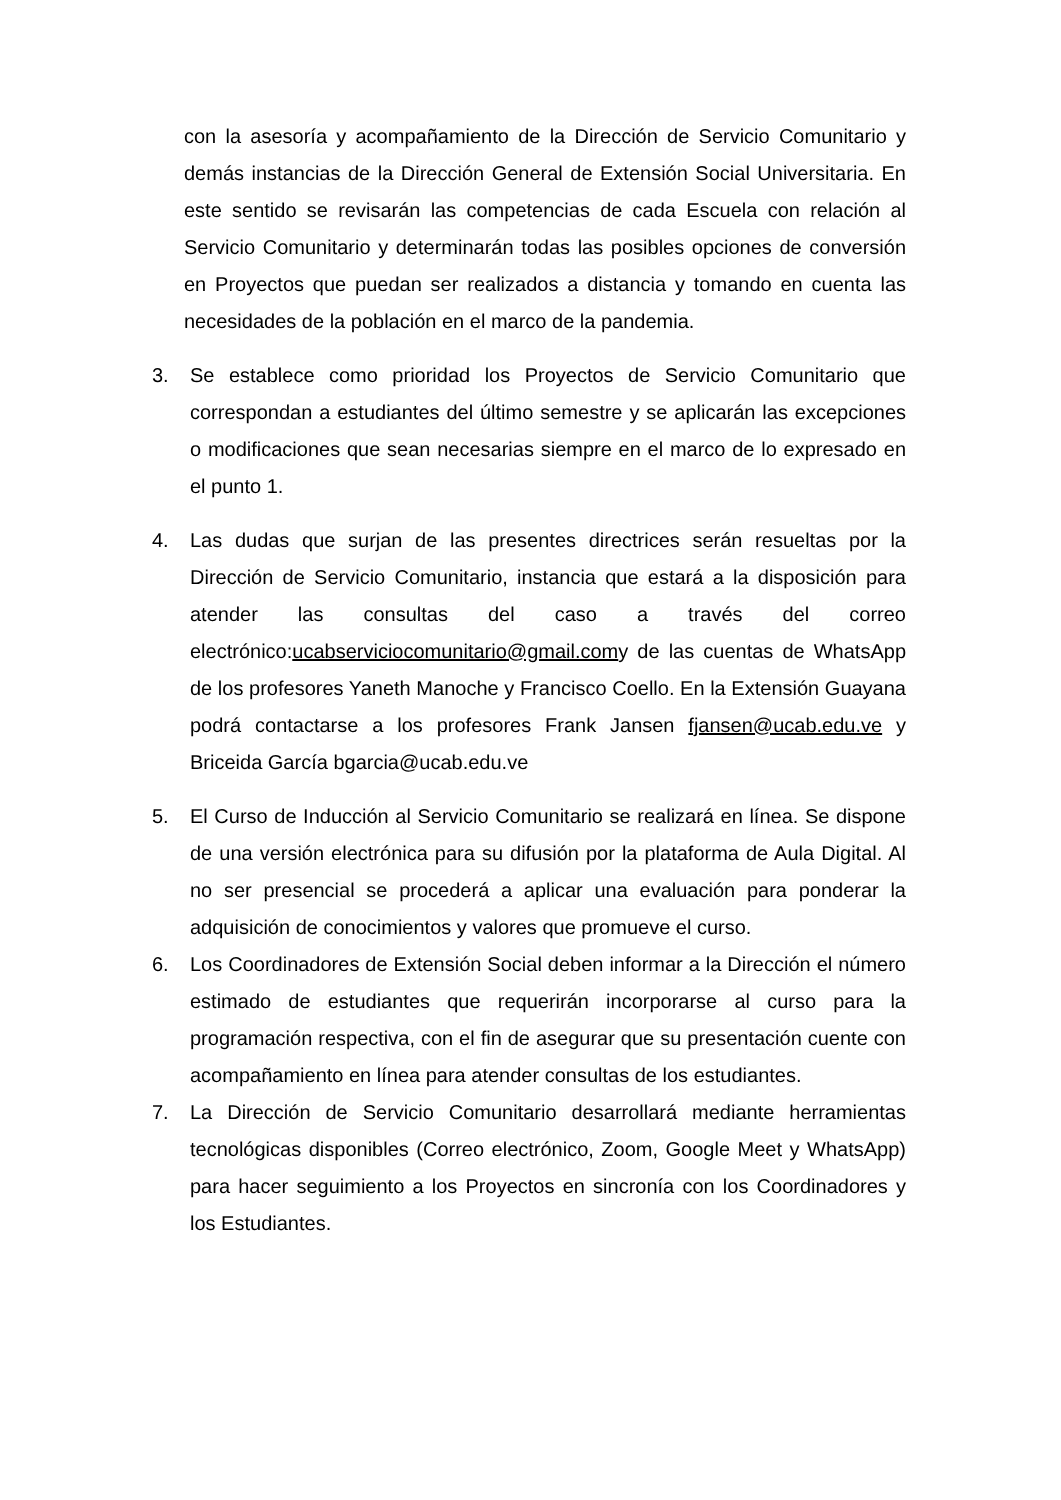con la asesoría y acompañamiento de la Dirección de Servicio Comunitario y demás instancias de la Dirección General de Extensión Social Universitaria. En este sentido se revisarán las competencias de cada Escuela con relación al Servicio Comunitario y determinarán todas las posibles opciones de conversión en Proyectos que puedan ser realizados a distancia y tomando en cuenta las necesidades de la población en el marco de la pandemia.
3. Se establece como prioridad los Proyectos de Servicio Comunitario que correspondan a estudiantes del último semestre y se aplicarán las excepciones o modificaciones que sean necesarias siempre en el marco de lo expresado en el punto 1.
4. Las dudas que surjan de las presentes directrices serán resueltas por la Dirección de Servicio Comunitario, instancia que estará a la disposición para atender las consultas del caso a través del correo electrónico:ucabserviciocomunitario@gmail.comy de las cuentas de WhatsApp de los profesores Yaneth Manoche y Francisco Coello. En la Extensión Guayana podrá contactarse a los profesores Frank Jansen fjansen@ucab.edu.ve y Briceida García bgarcia@ucab.edu.ve
5. El Curso de Inducción al Servicio Comunitario se realizará en línea. Se dispone de una versión electrónica para su difusión por la plataforma de Aula Digital. Al no ser presencial se procederá a aplicar una evaluación para ponderar la adquisición de conocimientos y valores que promueve el curso.
6. Los Coordinadores de Extensión Social deben informar a la Dirección el número estimado de estudiantes que requerirán incorporarse al curso para la programación respectiva, con el fin de asegurar que su presentación cuente con acompañamiento en línea para atender consultas de los estudiantes.
7. La Dirección de Servicio Comunitario desarrollará mediante herramientas tecnológicas disponibles (Correo electrónico, Zoom, Google Meet y WhatsApp) para hacer seguimiento a los Proyectos en sincronía con los Coordinadores y los Estudiantes.